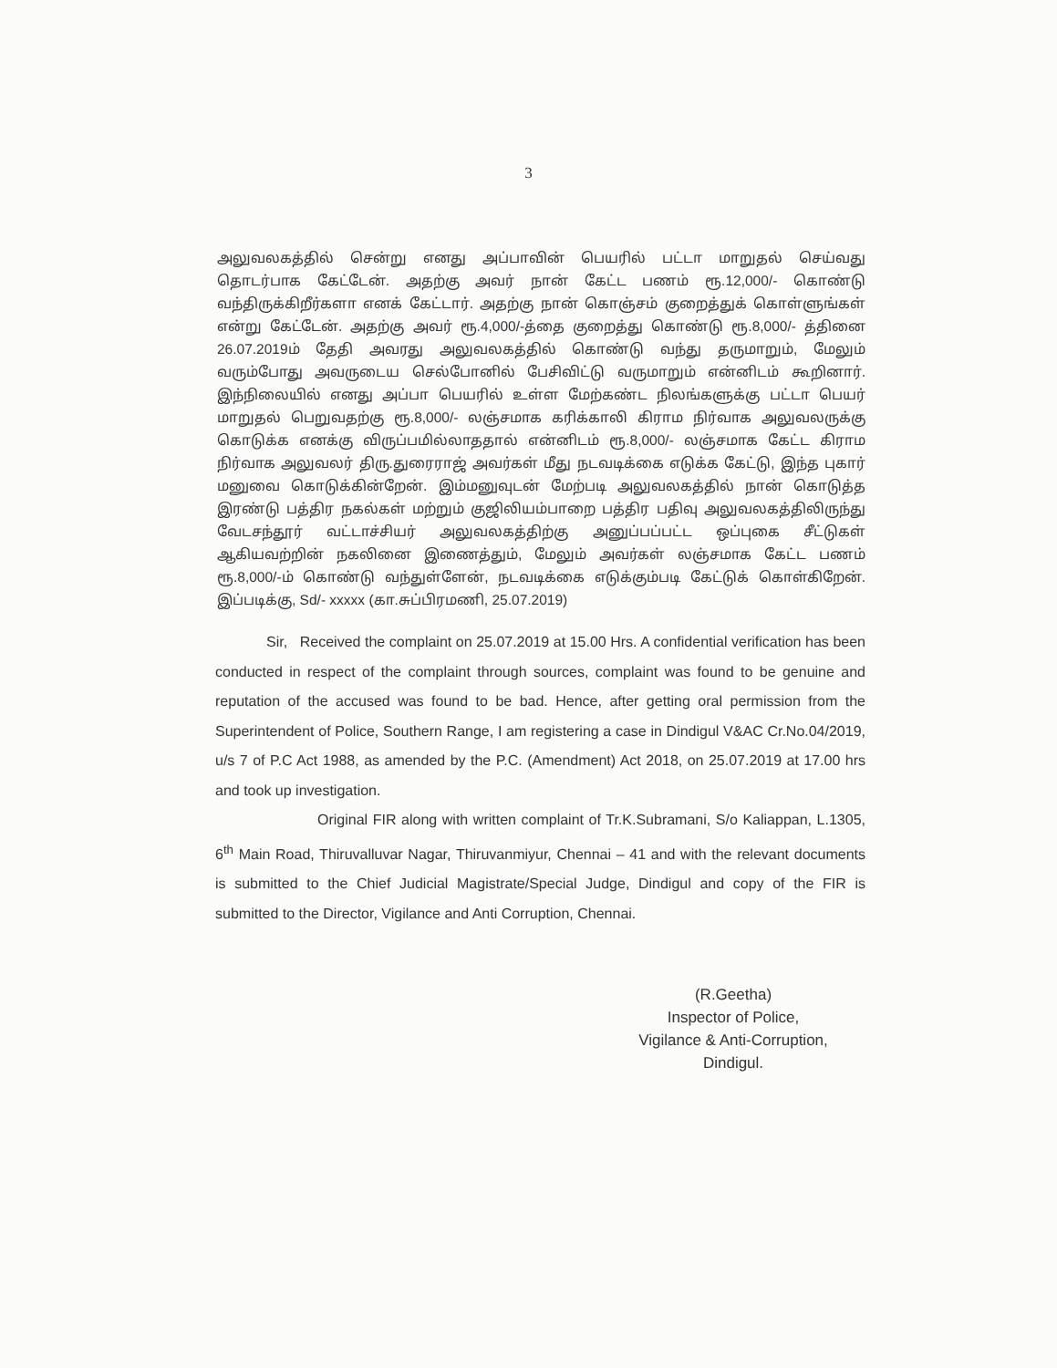3
அலுவலகத்தில் சென்று எனது அப்பாவின் பெயரில் பட்டா மாறுதல் செய்வது தொடர்பாக கேட்டேன். அதற்கு அவர் நான் கேட்ட பணம் ரூ.12,000/- கொண்டு வந்திருக்கிறீர்களா எனக் கேட்டார். அதற்கு நான் கொஞ்சம் குறைத்துக் கொள்ளுங்கள் என்று கேட்டேன். அதற்கு அவர் ரூ.4,000/-த்தை குறைத்து கொண்டு ரூ.8,000/- த்தினை 26.07.2019ம் தேதி அவரது அலுவலகத்தில் கொண்டு வந்து தருமாறும், மேலும் வரும்போது அவருடைய செல்போனில் பேசிவிட்டு வருமாறும் என்னிடம் கூறினார். இந்நிலையில் எனது அப்பா பெயரில் உள்ள மேற்கண்ட நிலங்களுக்கு பட்டா பெயர் மாறுதல் பெறுவதற்கு ரூ.8,000/- லஞ்சமாக கரிக்காலி கிராம நிர்வாக அலுவலருக்கு கொடுக்க எனக்கு விருப்பமில்லாததால் என்னிடம் ரூ.8,000/- லஞ்சமாக கேட்ட கிராம நிர்வாக அலுவலர் திரு.துரைராஜ் அவர்கள் மீது நடவடிக்கை எடுக்க கேட்டு, இந்த புகார் மனுவை கொடுக்கின்றேன். இம்மனுவுடன் மேற்படி அலுவலகத்தில் நான் கொடுத்த இரண்டு பத்திர நகல்கள் மற்றும் குஜிலியம்பாறை பத்திர பதிவு அலுவலகத்திலிருந்து வேடசந்தூர் வட்டாச்சியர் அலுவலகத்திற்கு அனுப்பப்பட்ட ஒப்புகை சீட்டுகள் ஆகியவற்றின் நகலினை இணைத்தும், மேலும் அவர்கள் லஞ்சமாக கேட்ட பணம் ரூ.8,000/-ம் கொண்டு வந்துள்ளேன், நடவடிக்கை எடுக்கும்படி கேட்டுக் கொள்கிறேன். இப்படிக்கு, Sd/- xxxxx (கா.சுப்பிரமணி, 25.07.2019)
Sir, Received the complaint on 25.07.2019 at 15.00 Hrs. A confidential verification has been conducted in respect of the complaint through sources, complaint was found to be genuine and reputation of the accused was found to be bad. Hence, after getting oral permission from the Superintendent of Police, Southern Range, I am registering a case in Dindigul V&AC Cr.No.04/2019, u/s 7 of P.C Act 1988, as amended by the P.C. (Amendment) Act 2018, on 25.07.2019 at 17.00 hrs and took up investigation.
Original FIR along with written complaint of Tr.K.Subramani, S/o Kaliappan, L.1305, 6<sup>th</sup> Main Road, Thiruvalluvar Nagar, Thiruvanmiyur, Chennai – 41 and with the relevant documents is submitted to the Chief Judicial Magistrate/Special Judge, Dindigul and copy of the FIR is submitted to the Director, Vigilance and Anti Corruption, Chennai.
(R.Geetha)
Inspector of Police,
Vigilance & Anti-Corruption,
Dindigul.